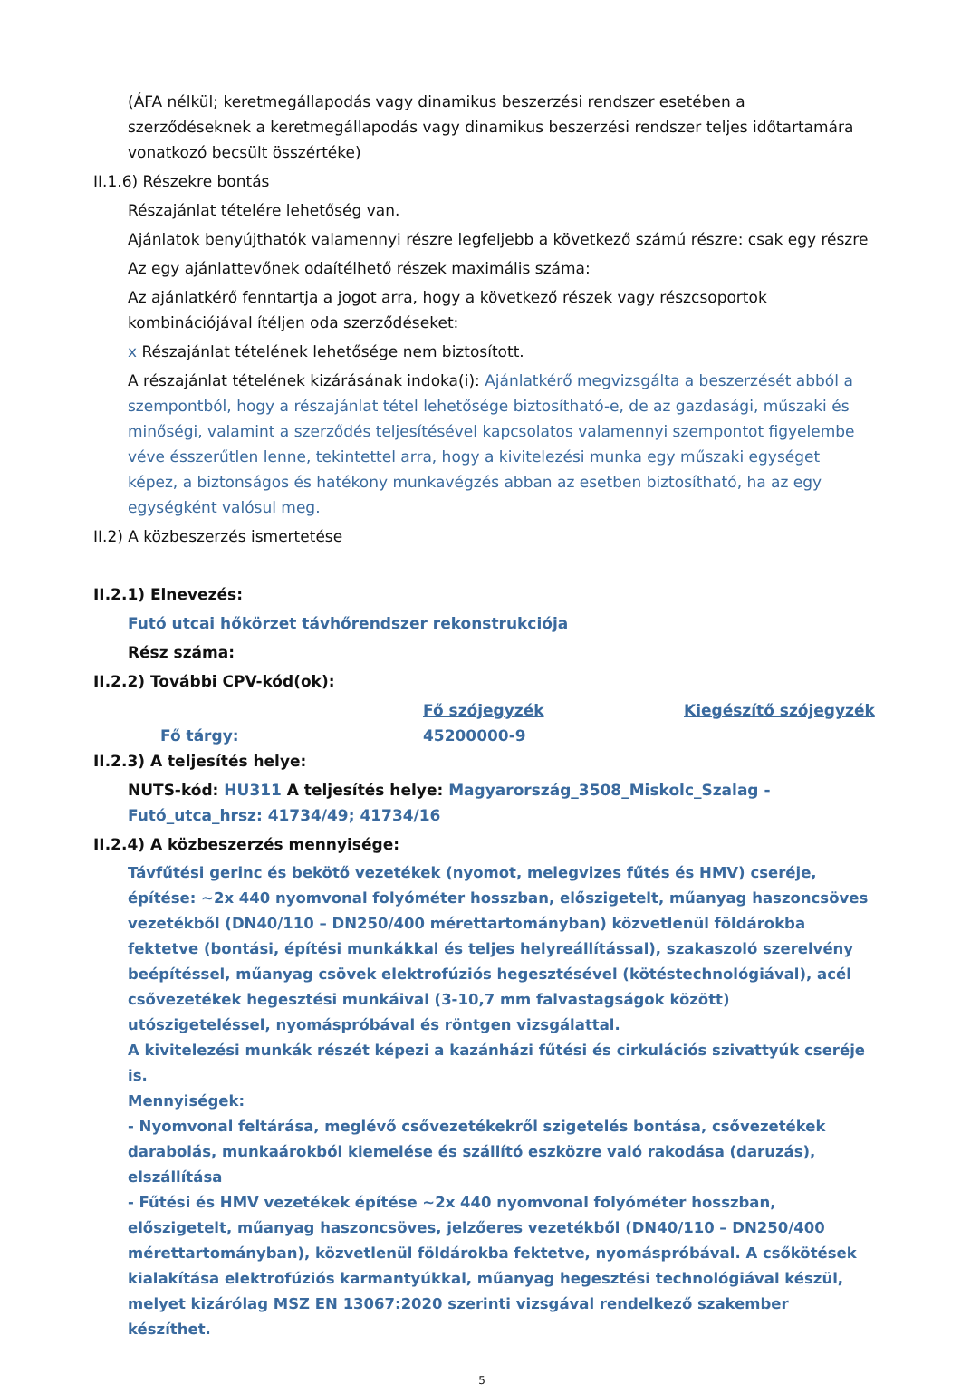(ÁFA nélkül; keretmegállapodás vagy dinamikus beszerzési rendszer esetében a szerződéseknek a keretmegállapodás vagy dinamikus beszerzési rendszer teljes időtartamára vonatkozó becsült összértéke)
II.1.6) Részekre bontás
Részajánlat tételére lehetőség van.
Ajánlatok benyújthatók valamennyi részre legfeljebb a következő számú részre: csak egy részre
Az egy ajánlattevőnek odaítélhető részek maximális száma:
Az ajánlatkérő fenntartja a jogot arra, hogy a következő részek vagy részcsoportok kombinációjával ítéljen oda szerződéseket:
x Részajánlat tételének lehetősége nem biztosított.
A részajánlat tételének kizárásának indoka(i): Ajánlatkérő megvizsgálta a beszerzését abból a szempontból, hogy a részajánlat tétel lehetősége biztosítható-e, de az gazdasági, műszaki és minőségi, valamint a szerződés teljesítésével kapcsolatos valamennyi szempontot figyelembe véve ésszerűtlen lenne, tekintettel arra, hogy a kivitelezési munka egy műszaki egységet képez, a biztonságos és hatékony munkavégzés abban az esetben biztosítható, ha az egy egységként valósul meg.
II.2) A közbeszerzés ismertetése
II.2.1) Elnevezés:
Futó utcai hőkörzet távhőrendszer rekonstrukciója
Rész száma:
II.2.2) További CPV-kód(ok):
Fő szójegyzék Kiegészítő szójegyzék
Fő tárgy: 45200000-9
II.2.3) A teljesítés helye:
NUTS-kód: HU311 A teljesítés helye: Magyarország_3508_Miskolc_Szalag - Futó_utca_hrsz: 41734/49; 41734/16
II.2.4) A közbeszerzés mennyisége:
Távfűtési gerinc és bekötő vezetékek (nyomot, melegvizes fűtés és HMV) cseréje, építése: ~2x 440 nyomvonal folyóméter hosszban, előszigetelt, műanyag haszoncsöves vezetékből (DN40/110 – DN250/400 mérettartományban) közvetlenül földárokba fektetve (bontási, építési munkákkal és teljes helyreállítással), szakaszoló szerelvény beépítéssel, műanyag csövek elektrofúziós hegesztésével (kötéstechnológiával), acél csővezetékek hegesztési munkáival (3-10,7 mm falvastagságok között) utószigeteléssel, nyomáspróbával és röntgen vizsgálattal.
A kivitelezési munkák részét képezi a kazánházi fűtési és cirkulációs szivattyúk cseréje is.
Mennyiségek:
- Nyomvonal feltárása, meglévő csővezetékekről szigetelés bontása, csővezetékek darabolás, munkaárokból kiemelése és szállító eszközre való rakodása (daruzás), elszállítása
- Fűtési és HMV vezetékek építése ~2x 440 nyomvonal folyóméter hosszban, előszigetelt, műanyag haszoncsöves, jelzőeres vezetékből (DN40/110 – DN250/400 mérettartományban), közvetlenül földárokba fektetve, nyomáspróbával. A csőkötések kialakítása elektrofúziós karmantyúkkal, műanyag hegesztési technológiával készül, melyet kizárólag MSZ EN 13067:2020 szerinti vizsgával rendelkező szakember készíthet.
5